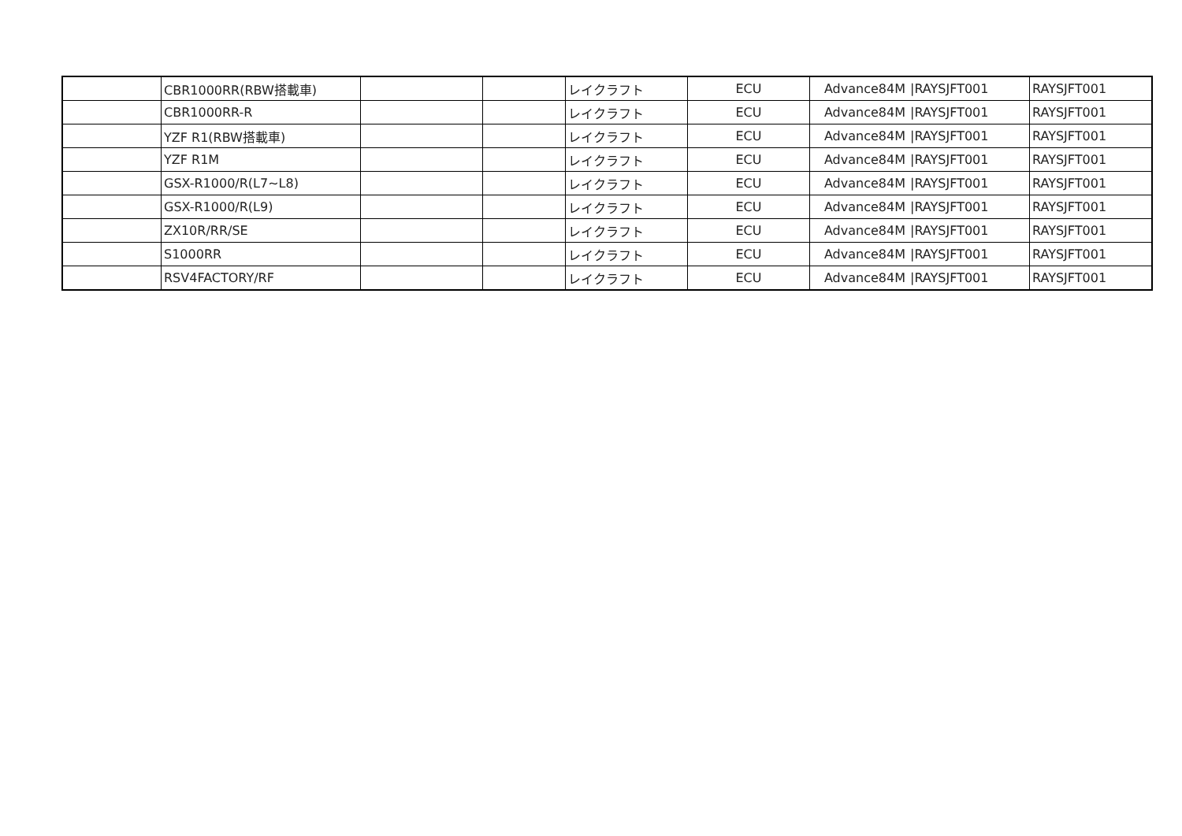| | CBR1000RR(RBW搭載車) | | | レイクラフト | ECU | Advance84M | /RAYSJFT001 | RAYSJFT001 |
| | CBR1000RR-R | | | レイクラフト | ECU | Advance84M | /RAYSJFT001 | RAYSJFT001 |
| | YZF R1(RBW搭載車) | | | レイクラフト | ECU | Advance84M | /RAYSJFT001 | RAYSJFT001 |
| | YZF R1M | | | レイクラフト | ECU | Advance84M | /RAYSJFT001 | RAYSJFT001 |
| | GSX-R1000/R(L7~L8) | | | レイクラフト | ECU | Advance84M | /RAYSJFT001 | RAYSJFT001 |
| | GSX-R1000/R(L9) | | | レイクラフト | ECU | Advance84M | /RAYSJFT001 | RAYSJFT001 |
| | ZX10R/RR/SE | | | レイクラフト | ECU | Advance84M | /RAYSJFT001 | RAYSJFT001 |
| | S1000RR | | | レイクラフト | ECU | Advance84M | /RAYSJFT001 | RAYSJFT001 |
| | RSV4FACTORY/RF | | | レイクラフト | ECU | Advance84M | /RAYSJFT001 | RAYSJFT001 |